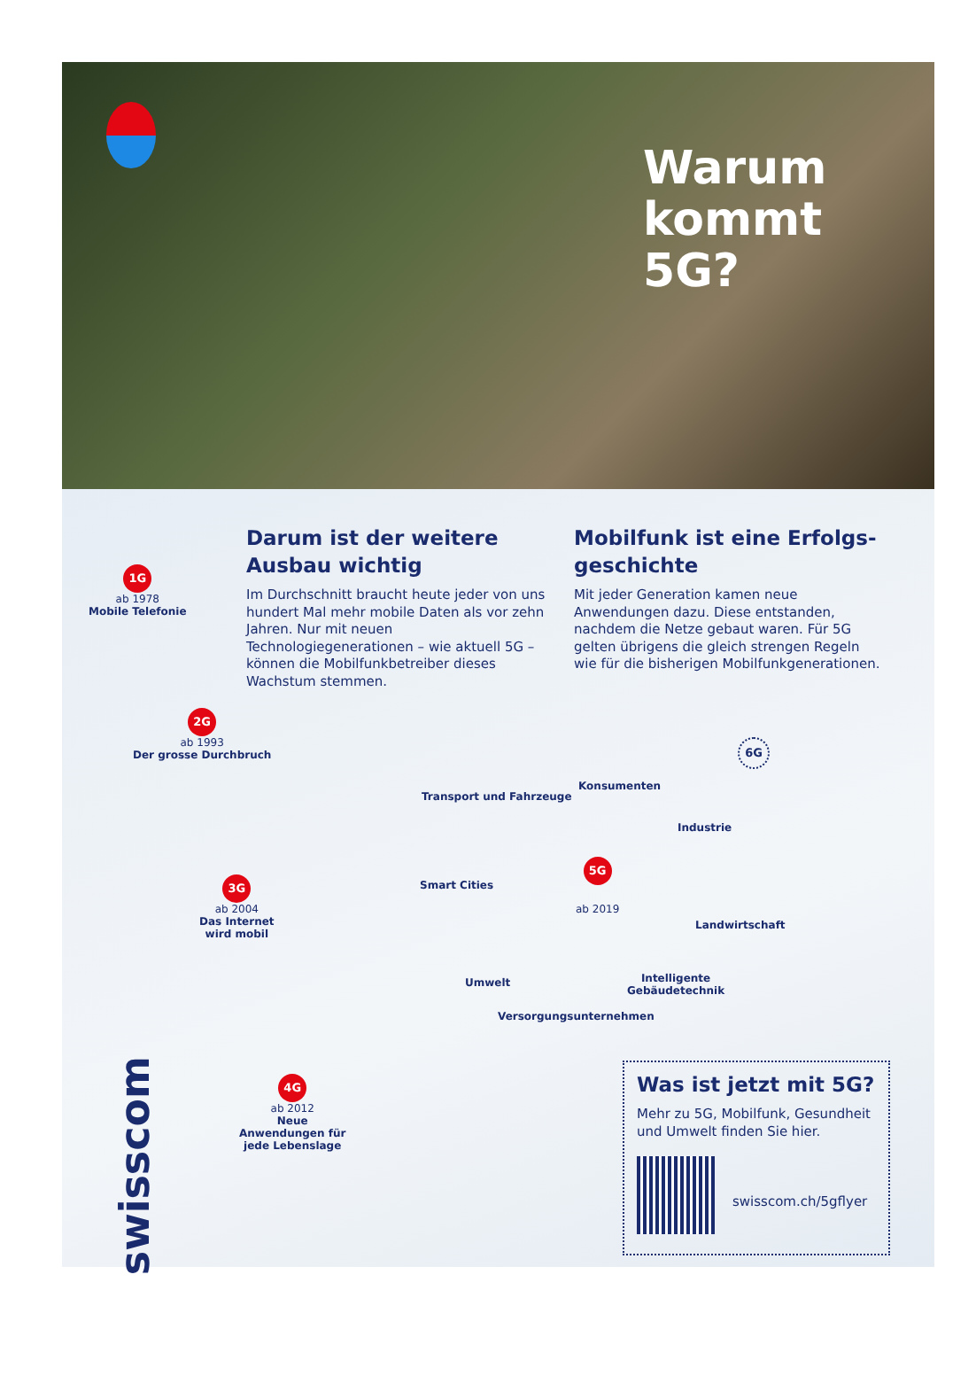Warum
kommt 5G?
Darum ist der weitere Ausbau wichtig
Im Durchschnitt braucht heute jeder von uns hundert Mal mehr mobile Daten als vor zehn Jahren. Nur mit neuen Technologiegenerationen – wie aktuell 5G – können die Mobilfunkbetreiber dieses Wachstum stemmen.
Mobilfunk ist eine Erfolgs-geschichte
Mit jeder Generation kamen neue Anwendungen dazu. Diese entstanden, nachdem die Netze gebaut waren. Für 5G gelten übrigens die gleich strengen Regeln wie für die bisherigen Mobilfunkgenerationen.
1G
ab 1978
Mobile Telefonie
2G
ab 1993
Der grosse Durchbruch
3G
ab 2004
Das Internet
wird mobil
4G
ab 2012
Neue
Anwendungen für
jede Lebenslage
5G
ab 2019
6G
Transport und Fahrzeuge
Konsumenten
Industrie
Smart Cities
Landwirtschaft
Umwelt
Intelligente
Gebäudetechnik
Versorgungsunternehmen
swisscom
Was ist jetzt mit 5G?
Mehr zu 5G, Mobilfunk, Gesundheit und Umwelt finden Sie hier.
swisscom.ch/5gflyer